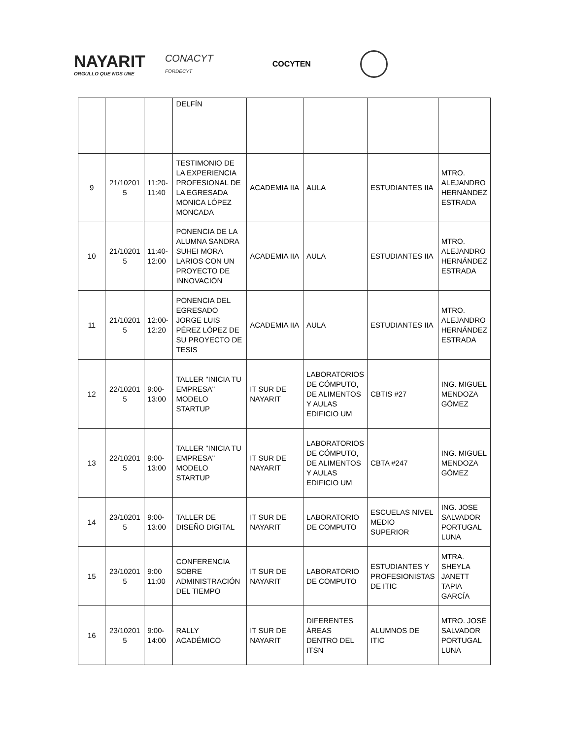NAYARIT
ORGULLO QUE NOS UNE
CONACYT
FORDECYT
COCYTEN
| | | | DELFÍN | | | | |
| 9 | 21/10201 5 | 11:20- 11:40 | TESTIMONIO DE LA EXPERIENCIA PROFESIONAL DE LA EGRESADA MONICA LÓPEZ MONCADA | ACADEMIA IIA | AULA | ESTUDIANTES IIA | MTRO. ALEJANDRO HERNÁNDEZ ESTRADA |
| 10 | 21/10201 5 | 11:40- 12:00 | PONENCIA DE LA ALUMNA SANDRA SUHEI MORA LARIOS CON UN PROYECTO DE INNOVACIÓN | ACADEMIA IIA | AULA | ESTUDIANTES IIA | MTRO. ALEJANDRO HERNÁNDEZ ESTRADA |
| 11 | 21/10201 5 | 12:00- 12:20 | PONENCIA DEL EGRESADO JORGE LUIS PÉREZ LÓPEZ DE SU PROYECTO DE TESIS | ACADEMIA IIA | AULA | ESTUDIANTES IIA | MTRO. ALEJANDRO HERNÁNDEZ ESTRADA |
| 12 | 22/10201 5 | 9:00- 13:00 | TALLER "INICIA TU EMPRESA" MODELO STARTUP | IT SUR DE NAYARIT | LABORATORIOS DE CÓMPUTO, DE ALIMENTOS Y AULAS EDIFICIO UM | CBTIS #27 | ING. MIGUEL MENDOZA GÓMEZ |
| 13 | 22/10201 5 | 9:00- 13:00 | TALLER "INICIA TU EMPRESA" MODELO STARTUP | IT SUR DE NAYARIT | LABORATORIOS DE CÓMPUTO, DE ALIMENTOS Y AULAS EDIFICIO UM | CBTA #247 | ING. MIGUEL MENDOZA GÓMEZ |
| 14 | 23/10201 5 | 9:00- 13:00 | TALLER DE DISEÑO DIGITAL | IT SUR DE NAYARIT | LABORATORIO DE COMPUTO | ESCUELAS NIVEL MEDIO SUPERIOR | ING. JOSE SALVADOR PORTUGAL LUNA |
| 15 | 23/10201 5 | 9:00 11:00 | CONFERENCIA SOBRE ADMINISTRACIÓN DEL TIEMPO | IT SUR DE NAYARIT | LABORATORIO DE COMPUTO | ESTUDIANTES Y PROFESIONISTAS DE ITIC | MTRA. SHEYLA JANETT TAPIA GARCÍA |
| 16 | 23/10201 5 | 9:00- 14:00 | RALLY ACADÉMICO | IT SUR DE NAYARIT | DIFERENTES ÁREAS DENTRO DEL ITSN | ALUMNOS DE ITIC | MTRO. JOSÉ SALVADOR PORTUGAL LUNA |